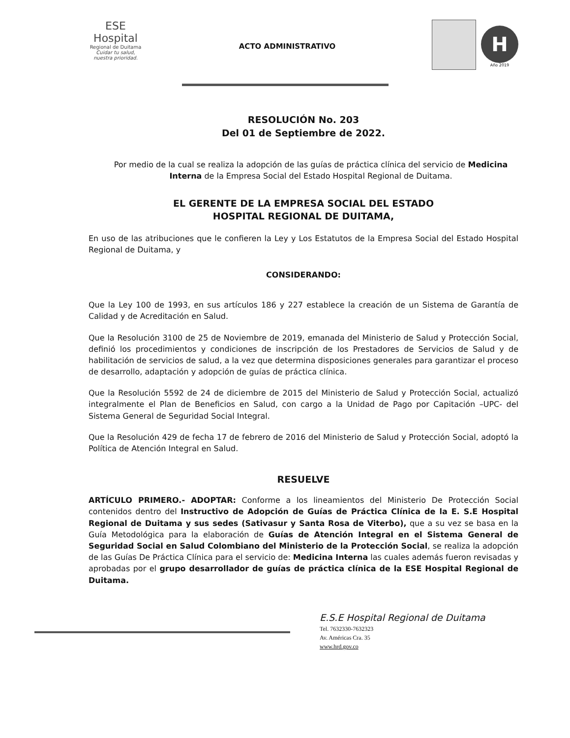ESE Hospital
Regional de Duitama
Cuidar tu salud, nuestra prioridad.
ACTO ADMINISTRATIVO
H
Año 2019
RESOLUCIÓN No. 203
Del 01 de Septiembre de 2022.
Por medio de la cual se realiza la adopción de las guías de práctica clínica del servicio de Medicina Interna de la Empresa Social del Estado Hospital Regional de Duitama.
EL GERENTE DE LA EMPRESA SOCIAL DEL ESTADO
HOSPITAL REGIONAL DE DUITAMA,
En uso de las atribuciones que le confieren la Ley y Los Estatutos de la Empresa Social del Estado Hospital Regional de Duitama, y
CONSIDERANDO:
Que la Ley 100 de 1993, en sus artículos 186 y 227 establece la creación de un Sistema de Garantía de Calidad y de Acreditación en Salud.
Que la Resolución 3100 de 25 de Noviembre de 2019, emanada del Ministerio de Salud y Protección Social, definió los procedimientos y condiciones de inscripción de los Prestadores de Servicios de Salud y de habilitación de servicios de salud, a la vez que determina disposiciones generales para garantizar el proceso de desarrollo, adaptación y adopción de guías de práctica clínica.
Que la Resolución 5592 de 24 de diciembre de 2015 del Ministerio de Salud y Protección Social, actualizó integralmente el Plan de Beneficios en Salud, con cargo a la Unidad de Pago por Capitación –UPC- del Sistema General de Seguridad Social Integral.
Que la Resolución 429 de fecha 17 de febrero de 2016 del Ministerio de Salud y Protección Social, adoptó la Política de Atención Integral en Salud.
RESUELVE
ARTÍCULO PRIMERO.- ADOPTAR: Conforme a los lineamientos del Ministerio De Protección Social contenidos dentro del Instructivo de Adopción de Guías de Práctica Clínica de la E. S.E Hospital Regional de Duitama y sus sedes (Sativasur y Santa Rosa de Viterbo), que a su vez se basa en la Guía Metodológica para la elaboración de Guías de Atención Integral en el Sistema General de Seguridad Social en Salud Colombiano del Ministerio de la Protección Social, se realiza la adopción de las Guías De Práctica Clínica para el servicio de: Medicina Interna las cuales además fueron revisadas y aprobadas por el grupo desarrollador de guías de práctica clínica de la ESE Hospital Regional de Duitama.
E.S.E Hospital Regional de Duitama
Tel. 7632330-7632323
Av. Américas Cra. 35
www.hrd.gov.co